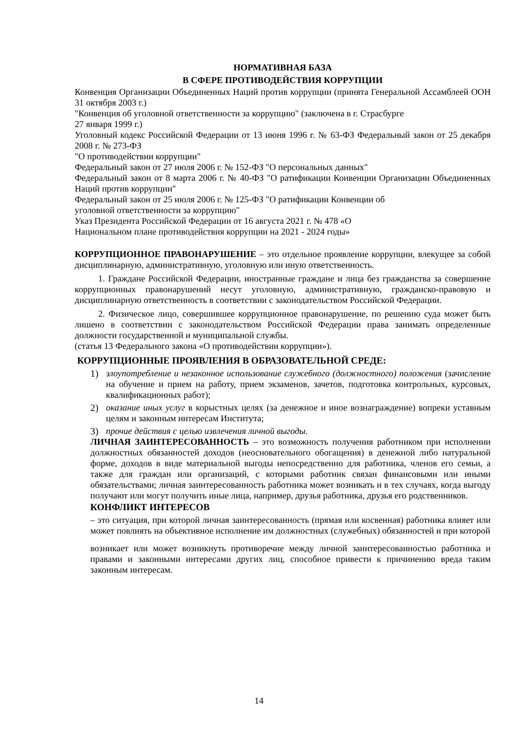НОРМАТИВНАЯ БАЗА
В СФЕРЕ ПРОТИВОДЕЙСТВИЯ КОРРУПЦИИ
Конвенция Организации Объединенных Наций против коррупции (принята Генеральной Ассамблеей ООН 31 октября 2003 г.)
"Конвенция об уголовной ответственности за коррупцию" (заключена в г. Страсбурге
27 января 1999 г.)
Уголовный кодекс Российской Федерации от 13 июня 1996 г. № 63-ФЗ Федеральный закон от 25 декабря 2008 г. № 273-ФЗ
"О противодействии коррупции"
Федеральный закон от 27 июля 2006 г. № 152-ФЗ "О персональных данных"
Федеральный закон от 8 марта 2006 г. № 40-ФЗ "О ратификации Конвенции Организации Объединенных Наций против коррупции"
Федеральный закон от 25 июля 2006 г. № 125-ФЗ "О ратификации Конвенции об
уголовной ответственности за коррупцию"
Указ Президента Российской Федерации от 16 августа 2021 г. № 478 «О
Национальном плане противодействия коррупции на 2021 - 2024 годы»
КОРРУПЦИОННОЕ ПРАВОНАРУШЕНИЕ – это отдельное проявление коррупции, влекущее за собой дисциплинарную, административную, уголовную или иную ответственность.
1. Граждане Российской Федерации, иностранные граждане и лица без гражданства за совершение коррупционных правонарушений несут уголовную, административную, гражданско-правовую и дисциплинарную ответственность в соответствии с законодательством Российской Федерации.
2. Физическое лицо, совершившее коррупционное правонарушение, по решению суда может быть лишено в соответствии с законодательством Российской Федерации права занимать определенные должности государственной и муниципальной службы.
(статья 13 Федерального закона «О противодействии коррупции»).
КОРРУПЦИОННЫЕ ПРОЯВЛЕНИЯ В ОБРАЗОВАТЕЛЬНОЙ СРЕДЕ:
1) злоупотребление и незаконное использование служебного (должностного) положения (зачисление на обучение и прием на работу, прием экзаменов, зачетов, подготовка контрольных, курсовых, квалификационных работ);
2) оказание иных услуг в корыстных целях (за денежное и иное вознаграждение) вопреки уставным целям и законным интересам Института;
3) прочие действия с целью извлечения личной выгоды.
ЛИЧНАЯ ЗАИНТЕРЕСОВАННОСТЬ – это возможность получения работником при исполнении должностных обязанностей доходов (неосновательного обогащения) в денежной либо натуральной форме, доходов в виде материальной выгоды непосредственно для работника, членов его семьи, а также для граждан или организаций, с которыми работник связан финансовыми или иными обязательствами; личная заинтересованность работника может возникать и в тех случаях, когда выгоду получают или могут получить иные лица, например, друзья работника, друзья его родственников.
КОНФЛИКТ ИНТЕРЕСОВ
– это ситуация, при которой личная заинтересованность (прямая или косвенная) работника влияет или может повлиять на объективное исполнение им должностных (служебных) обязанностей и при которой
возникает или может возникнуть противоречие между личной заинтересованностью работника и правами и законными интересами других лиц, способное привести к причинению вреда таким законным интересам.
14